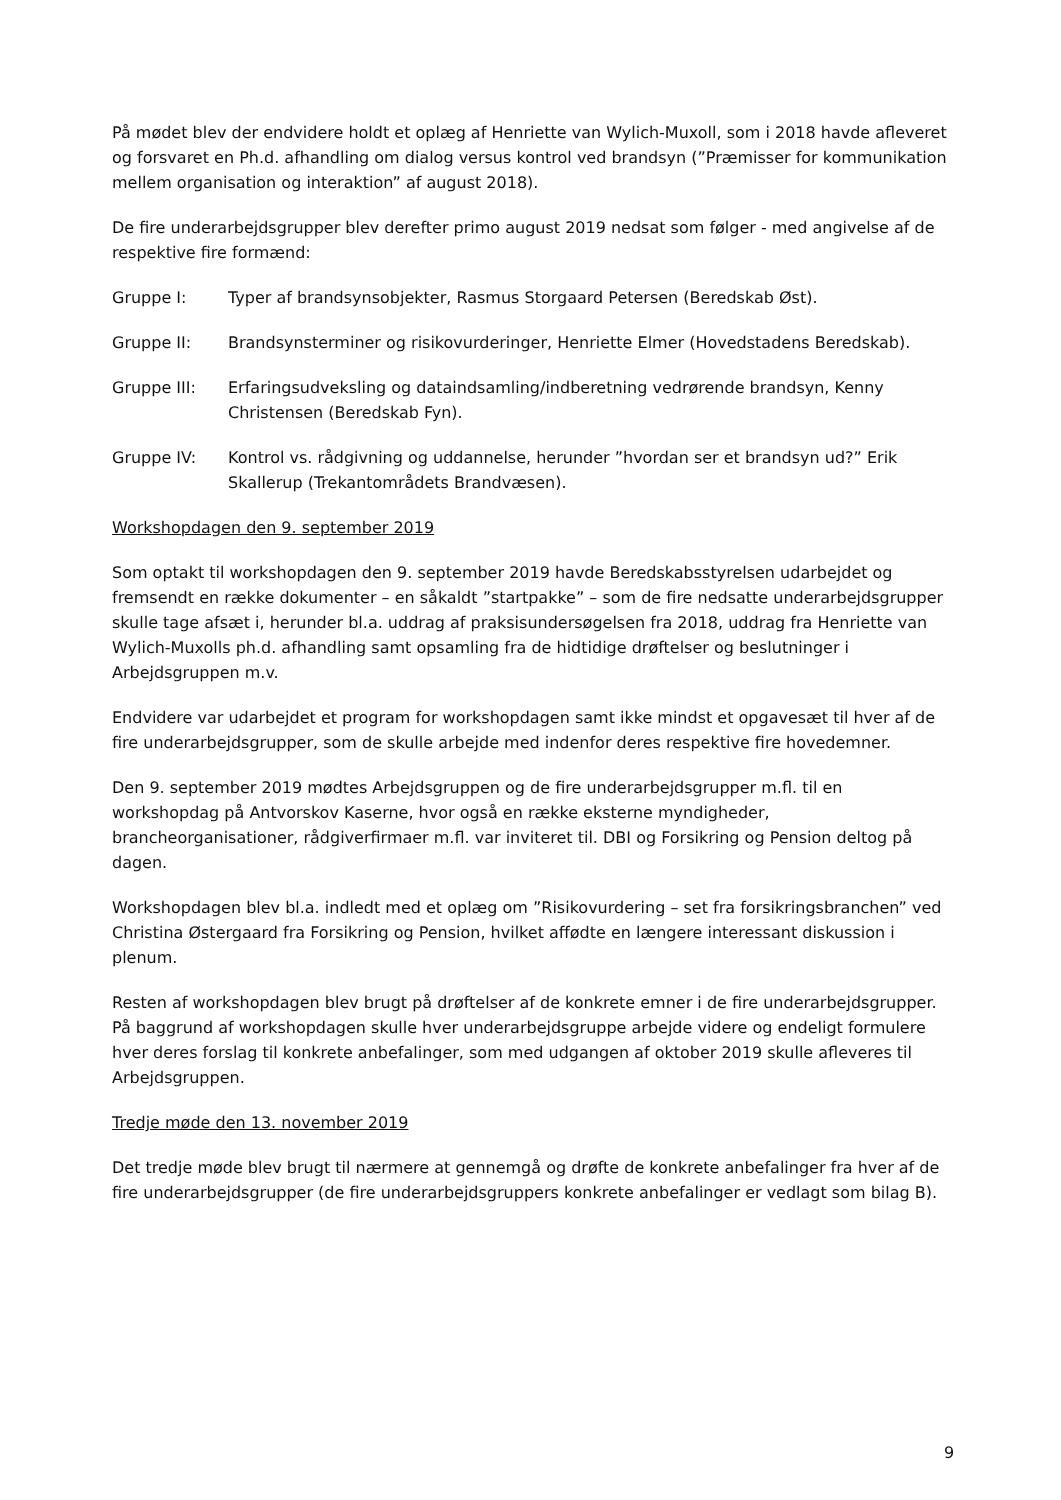På mødet blev der endvidere holdt et oplæg af Henriette van Wylich-Muxoll, som i 2018 havde afleveret og forsvaret en Ph.d. afhandling om dialog versus kontrol ved brandsyn (”Præmisser for kommunikation mellem organisation og interaktion” af august 2018).
De fire underarbejdsgrupper blev derefter primo august 2019 nedsat som følger - med angivelse af de respektive fire formænd:
Gruppe I: Typer af brandsynsobjekter, Rasmus Storgaard Petersen (Beredskab Øst).
Gruppe II: Brandsynsterminer og risikovurderinger, Henriette Elmer (Hovedstadens Beredskab).
Gruppe III: Erfaringsudveksling og dataindsamling/indberetning vedrørende brandsyn, Kenny Christensen (Beredskab Fyn).
Gruppe IV: Kontrol vs. rådgivning og uddannelse, herunder ”hvordan ser et brandsyn ud?” Erik Skallerup (Trekantområdets Brandvæsen).
Workshopdagen den 9. september 2019
Som optakt til workshopdagen den 9. september 2019 havde Beredskabsstyrelsen udarbejdet og fremsendt en række dokumenter – en såkaldt ”startpakke” – som de fire nedsatte underarbejdsgrupper skulle tage afsæt i, herunder bl.a. uddrag af praksisundersøgelsen fra 2018, uddrag fra Henriette van Wylich-Muxolls ph.d. afhandling samt opsamling fra de hidtidige drøftelser og beslutninger i Arbejdsgruppen m.v.
Endvidere var udarbejdet et program for workshopdagen samt ikke mindst et opgavesæt til hver af de fire underarbejdsgrupper, som de skulle arbejde med indenfor deres respektive fire hovedemner.
Den 9. september 2019 mødtes Arbejdsgruppen og de fire underarbejdsgrupper m.fl. til en workshopdag på Antvorskov Kaserne, hvor også en række eksterne myndigheder, brancheorganisationer, rådgiverfirmaer m.fl. var inviteret til. DBI og Forsikring og Pension deltog på dagen.
Workshopdagen blev bl.a. indledt med et oplæg om ”Risikovurdering – set fra forsikringsbranchen” ved Christina Østergaard fra Forsikring og Pension, hvilket affødte en længere interessant diskussion i plenum.
Resten af workshopdagen blev brugt på drøftelser af de konkrete emner i de fire underarbejdsgrupper. På baggrund af workshopdagen skulle hver underarbejdsgruppe arbejde videre og endeligt formulere hver deres forslag til konkrete anbefalinger, som med udgangen af oktober 2019 skulle afleveres til Arbejdsgruppen.
Tredje møde den 13. november 2019
Det tredje møde blev brugt til nærmere at gennemgå og drøfte de konkrete anbefalinger fra hver af de fire underarbejdsgrupper (de fire underarbejdsgruppers konkrete anbefalinger er vedlagt som bilag B).
9